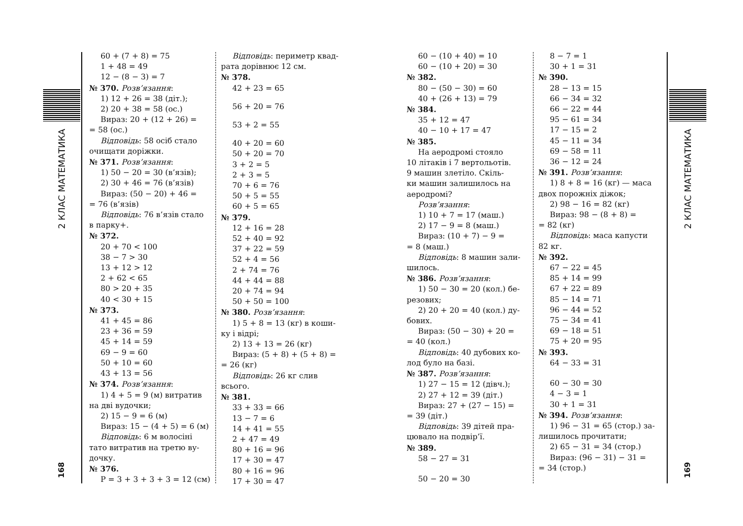2 КЛАС МАТЕМАТИКА
168
60 + (7 + 8) = 75
1 + 48 = 49
12 − (8 − 3) = 7
№ 370. Розв’язання:
1) 12 + 26 = 38 (діт.);
2) 20 + 38 = 58 (ос.)
Вираз: 20 + (12 + 26) =
= 58 (ос.)
Відповідь: 58 осіб стало
очищати доріжки.
№ 371. Розв’язання:
1) 50 − 20 = 30 (в’язів);
2) 30 + 46 = 76 (в’язів)
Вираз: (50 − 20) + 46 =
= 76 (в’язів)
Відповідь: 76 в’язів стало
в парку+.
№ 372.
20 + 70 < 100
38 − 7 > 30
13 + 12 > 12
2 + 62 < 65
80 > 20 + 35
40 < 30 + 15
№ 373.
41 + 45 = 86
23 + 36 = 59
45 + 14 = 59
69 − 9 = 60
50 + 10 = 60
43 + 13 = 56
№ 374. Розв’язання:
1) 4 + 5 = 9 (м) витратив
на дві вудочки;
2) 15 − 9 = 6 (м)
Вираз: 15 − (4 + 5) = 6 (м)
Відповідь: 6 м волосіні
тато витратив на третю ву-
дочку.
№ 376.
P = 3 + 3 + 3 + 3 = 12 (см)
Відповідь: периметр квад-
рата дорівнює 12 см.
№ 378.
42 + 23 = 65
56 + 20 = 76
53 + 2 = 55
40 + 20 = 60
50 + 20 = 70
3 + 2 = 5
2 + 3 = 5
70 + 6 = 76
50 + 5 = 55
60 + 5 = 65
№ 379.
12 + 16 = 28
52 + 40 = 92
37 + 22 = 59
52 + 4 = 56
2 + 74 = 76
44 + 44 = 88
20 + 74 = 94
50 + 50 = 100
№ 380. Розв’язання:
1) 5 + 8 = 13 (кг) в коши-
ку і відрі;
2) 13 + 13 = 26 (кг)
Вираз: (5 + 8) + (5 + 8) =
= 26 (кг)
Відповідь: 26 кг слив
всього.
№ 381.
33 + 33 = 66
13 − 7 = 6
14 + 41 = 55
2 + 47 = 49
80 + 16 = 96
17 + 30 = 47
80 + 16 = 96
17 + 30 = 47
60 − (10 + 40) = 10
60 − (10 + 20) = 30
№ 382.
80 − (50 − 30) = 60
40 + (26 + 13) = 79
№ 384.
35 + 12 = 47
40 − 10 + 17 = 47
№ 385.
На аеродромі стояло
10 літаків і 7 вертольотів.
9 машин злетіло. Скіль-
ки машин залишилось на
аеродромі?
Розв’язання:
1) 10 + 7 = 17 (маш.)
2) 17 − 9 = 8 (маш.)
Вираз: (10 + 7) − 9 =
= 8 (маш.)
Відповідь: 8 машин зали-
шилось.
№ 386. Розв’язання:
1) 50 − 30 = 20 (кол.) бе-
резових;
2) 20 + 20 = 40 (кол.) ду-
бових.
Вираз: (50 − 30) + 20 =
= 40 (кол.)
Відповідь: 40 дубових ко-
лод було на базі.
№ 387. Розв’язання:
1) 27 − 15 = 12 (дівч.);
2) 27 + 12 = 39 (діт.)
Вираз: 27 + (27 − 15) =
= 39 (діт.)
Відповідь: 39 дітей пра-
цювало на подвір’ї.
№ 389.
58 − 27 = 31
50 − 20 = 30
8 − 7 = 1
30 + 1 = 31
№ 390.
28 − 13 = 15
66 − 34 = 32
66 − 22 = 44
95 − 61 = 34
17 − 15 = 2
45 − 11 = 34
69 − 58 = 11
36 − 12 = 24
№ 391. Розв’язання:
1) 8 + 8 = 16 (кг) — маса
двох порожніх діжок;
2) 98 − 16 = 82 (кг)
Вираз: 98 − (8 + 8) =
= 82 (кг)
Відповідь: маса капусти
82 кг.
№ 392.
67 − 22 = 45
85 + 14 = 99
67 + 22 = 89
85 − 14 = 71
96 − 44 = 52
75 − 34 = 41
69 − 18 = 51
75 + 20 = 95
№ 393.
64 − 33 = 31
60 − 30 = 30
4 − 3 = 1
30 + 1 = 31
№ 394. Розв’язання:
1) 96 − 31 = 65 (стор.) за-
лишилось прочитати;
2) 65 − 31 = 34 (стор.)
Вираз: (96 − 31) − 31 =
= 34 (стор.)
2 КЛАС МАТЕМАТИКА
169